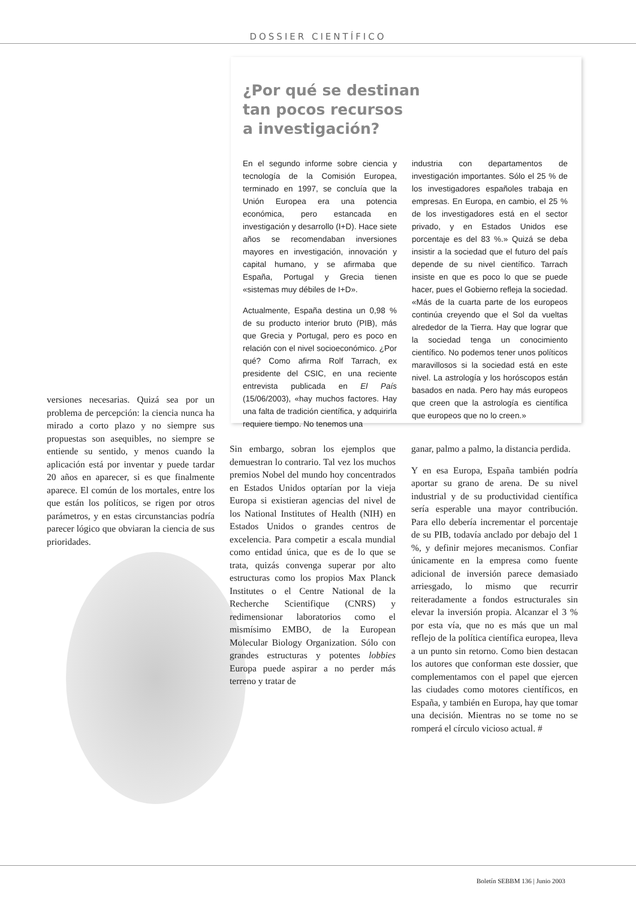DOSSIER CIENTÍFICO
¿Por qué se destinan
tan pocos recursos
a investigación?
En el segundo informe sobre ciencia y tecnología de la Comisión Europea, terminado en 1997, se concluía que la Unión Europea era una potencia económica, pero estancada en investigación y desarrollo (I+D). Hace siete años se recomendaban inversiones mayores en investigación, innovación y capital humano, y se afirmaba que España, Portugal y Grecia tienen «sistemas muy débiles de I+D».
Actualmente, España destina un 0,98 % de su producto interior bruto (PIB), más que Grecia y Portugal, pero es poco en relación con el nivel socioeconómico. ¿Por qué? Como afirma Rolf Tarrach, ex presidente del CSIC, en una reciente entrevista publicada en El País (15/06/2003), «hay muchos factores. Hay una falta de tradición científica, y adquirirla requiere tiempo. No tenemos una
industria con departamentos de investigación importantes. Sólo el 25 % de los investigadores españoles trabaja en empresas. En Europa, en cambio, el 25 % de los investigadores está en el sector privado, y en Estados Unidos ese porcentaje es del 83 %.» Quizá se deba insistir a la sociedad que el futuro del país depende de su nivel científico. Tarrach insiste en que es poco lo que se puede hacer, pues el Gobierno refleja la sociedad. «Más de la cuarta parte de los europeos continúa creyendo que el Sol da vueltas alrededor de la Tierra. Hay que lograr que la sociedad tenga un conocimiento científico. No podemos tener unos políticos maravillosos si la sociedad está en este nivel. La astrología y los horóscopos están basados en nada. Pero hay más europeos que creen que la astrología es científica que europeos que no lo creen.»
versiones necesarias. Quizá sea por un problema de percepción: la ciencia nunca ha mirado a corto plazo y no siempre sus propuestas son asequibles, no siempre se entiende su sentido, y menos cuando la aplicación está por inventar y puede tardar 20 años en aparecer, si es que finalmente aparece. El común de los mortales, entre los que están los políticos, se rigen por otros parámetros, y en estas circunstancias podría parecer lógico que obviaran la ciencia de sus prioridades.
Sin embargo, sobran los ejemplos que demuestran lo contrario. Tal vez los muchos premios Nobel del mundo hoy concentrados en Estados Unidos optarían por la vieja Europa si existieran agencias del nivel de los National Institutes of Health (NIH) en Estados Unidos o grandes centros de excelencia. Para competir a escala mundial como entidad única, que es de lo que se trata, quizás convenga superar por alto estructuras como los propios Max Planck Institutes o el Centre National de la Recherche Scientifique (CNRS) y redimensionar laboratorios como el mismísimo EMBO, de la European Molecular Biology Organization. Sólo con grandes estructuras y potentes lobbies Europa puede aspirar a no perder más terreno y tratar de
ganar, palmo a palmo, la distancia perdida.
Y en esa Europa, España también podría aportar su grano de arena. De su nivel industrial y de su productividad científica sería esperable una mayor contribución. Para ello debería incrementar el porcentaje de su PIB, todavía anclado por debajo del 1 %, y definir mejores mecanismos. Confiar únicamente en la empresa como fuente adicional de inversión parece demasiado arriesgado, lo mismo que recurrir reiteradamente a fondos estructurales sin elevar la inversión propia. Alcanzar el 3 % por esta vía, que no es más que un mal reflejo de la política científica europea, lleva a un punto sin retorno. Como bien destacan los autores que conforman este dossier, que complementamos con el papel que ejercen las ciudades como motores científicos, en España, y también en Europa, hay que tomar una decisión. Mientras no se tome no se romperá el círculo vicioso actual. #
Boletín SEBBM 136 | Junio 2003